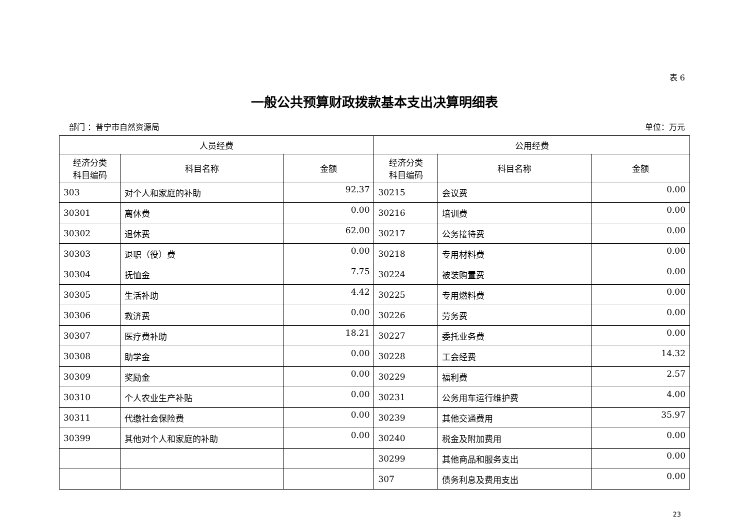表 6
一般公共预算财政拨款基本支出决算明细表
部门 ：普宁市自然资源局 单位：万元
| 人员经费 | | | 公用经费 | | |
| --- | --- | --- | --- | --- | --- |
| 经济分类 科目编码 | 科目名称 | 金额 | 经济分类 科目编码 | 科目名称 | 金额 |
| 303 | 对个人和家庭的补助 | 92.37 | 30215 | 会议费 | 0.00 |
| 30301 | 离休费 | 0.00 | 30216 | 培训费 | 0.00 |
| 30302 | 退休费 | 62.00 | 30217 | 公务接待费 | 0.00 |
| 30303 | 退职（役）费 | 0.00 | 30218 | 专用材料费 | 0.00 |
| 30304 | 抚恤金 | 7.75 | 30224 | 被装购置费 | 0.00 |
| 30305 | 生活补助 | 4.42 | 30225 | 专用燃料费 | 0.00 |
| 30306 | 救济费 | 0.00 | 30226 | 劳务费 | 0.00 |
| 30307 | 医疗费补助 | 18.21 | 30227 | 委托业务费 | 0.00 |
| 30308 | 助学金 | 0.00 | 30228 | 工会经费 | 14.32 |
| 30309 | 奖励金 | 0.00 | 30229 | 福利费 | 2.57 |
| 30310 | 个人农业生产补贴 | 0.00 | 30231 | 公务用车运行维护费 | 4.00 |
| 30311 | 代缴社会保险费 | 0.00 | 30239 | 其他交通费用 | 35.97 |
| 30399 | 其他对个人和家庭的补助 | 0.00 | 30240 | 税金及附加费用 | 0.00 |
| | | | 30299 | 其他商品和服务支出 | 0.00 |
| | | | 307 | 债务利息及费用支出 | 0.00 |
23